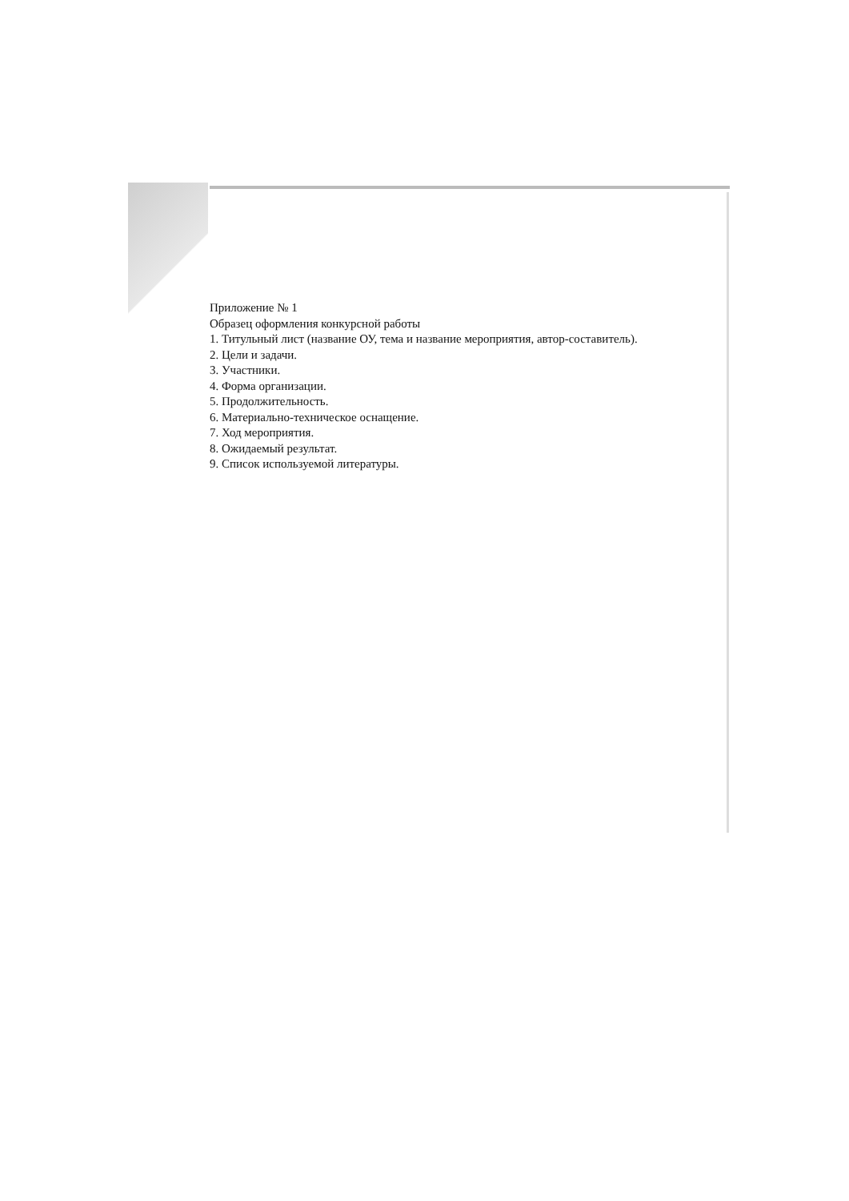Приложение № 1
Образец оформления конкурсной работы
1. Титульный лист (название ОУ, тема и название мероприятия, автор-составитель).
2. Цели и задачи.
3. Участники.
4. Форма организации.
5. Продолжительность.
6. Материально-техническое оснащение.
7. Ход мероприятия.
8. Ожидаемый результат.
9. Список используемой литературы.